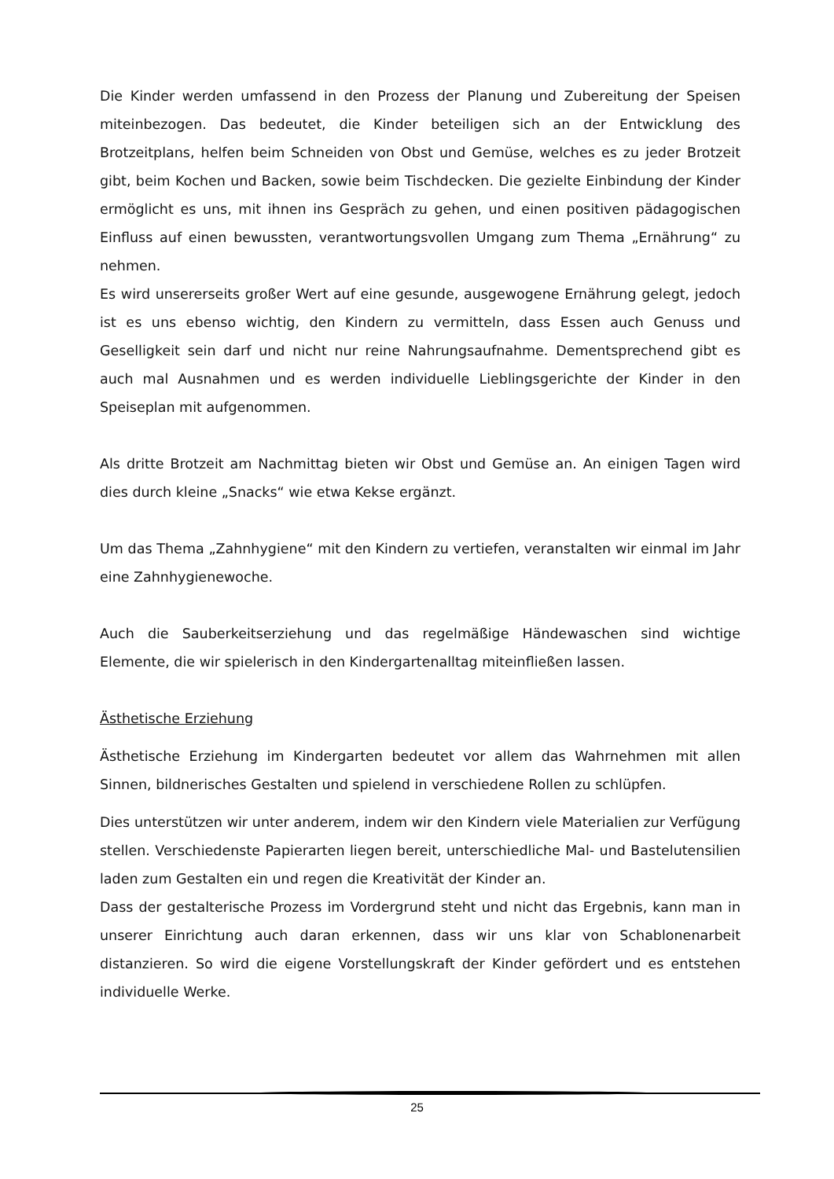Die Kinder werden umfassend in den Prozess der Planung und Zubereitung der Speisen miteinbezogen. Das bedeutet, die Kinder beteiligen sich an der Entwicklung des Brotzeitplans, helfen beim Schneiden von Obst und Gemüse, welches es zu jeder Brotzeit gibt, beim Kochen und Backen, sowie beim Tischdecken. Die gezielte Einbindung der Kinder ermöglicht es uns, mit ihnen ins Gespräch zu gehen, und einen positiven pädagogischen Einfluss auf einen bewussten, verantwortungsvollen Umgang zum Thema „Ernährung“ zu nehmen.
Es wird unsererseits großer Wert auf eine gesunde, ausgewogene Ernährung gelegt, jedoch ist es uns ebenso wichtig, den Kindern zu vermitteln, dass Essen auch Genuss und Geselligkeit sein darf und nicht nur reine Nahrungsaufnahme. Dementsprechend gibt es auch mal Ausnahmen und es werden individuelle Lieblingsgerichte der Kinder in den Speiseplan mit aufgenommen.
Als dritte Brotzeit am Nachmittag bieten wir Obst und Gemüse an. An einigen Tagen wird dies durch kleine „Snacks“ wie etwa Kekse ergänzt.
Um das Thema „Zahnhygiene“ mit den Kindern zu vertiefen, veranstalten wir einmal im Jahr eine Zahnhygienewoche.
Auch die Sauberkeitserziehung und das regelmäßige Händewaschen sind wichtige Elemente, die wir spielerisch in den Kindergartenalltag miteinfließen lassen.
Ästhetische Erziehung
Ästhetische Erziehung im Kindergarten bedeutet vor allem das Wahrnehmen mit allen Sinnen, bildnerisches Gestalten und spielend in verschiedene Rollen zu schlüpfen.
Dies unterstützen wir unter anderem, indem wir den Kindern viele Materialien zur Verfügung stellen. Verschiedenste Papierarten liegen bereit, unterschiedliche Mal- und Bastelutensilien laden zum Gestalten ein und regen die Kreativität der Kinder an.
Dass der gestalterische Prozess im Vordergrund steht und nicht das Ergebnis, kann man in unserer Einrichtung auch daran erkennen, dass wir uns klar von Schablonenarbeit distanzieren. So wird die eigene Vorstellungskraft der Kinder gefördert und es entstehen individuelle Werke.
25